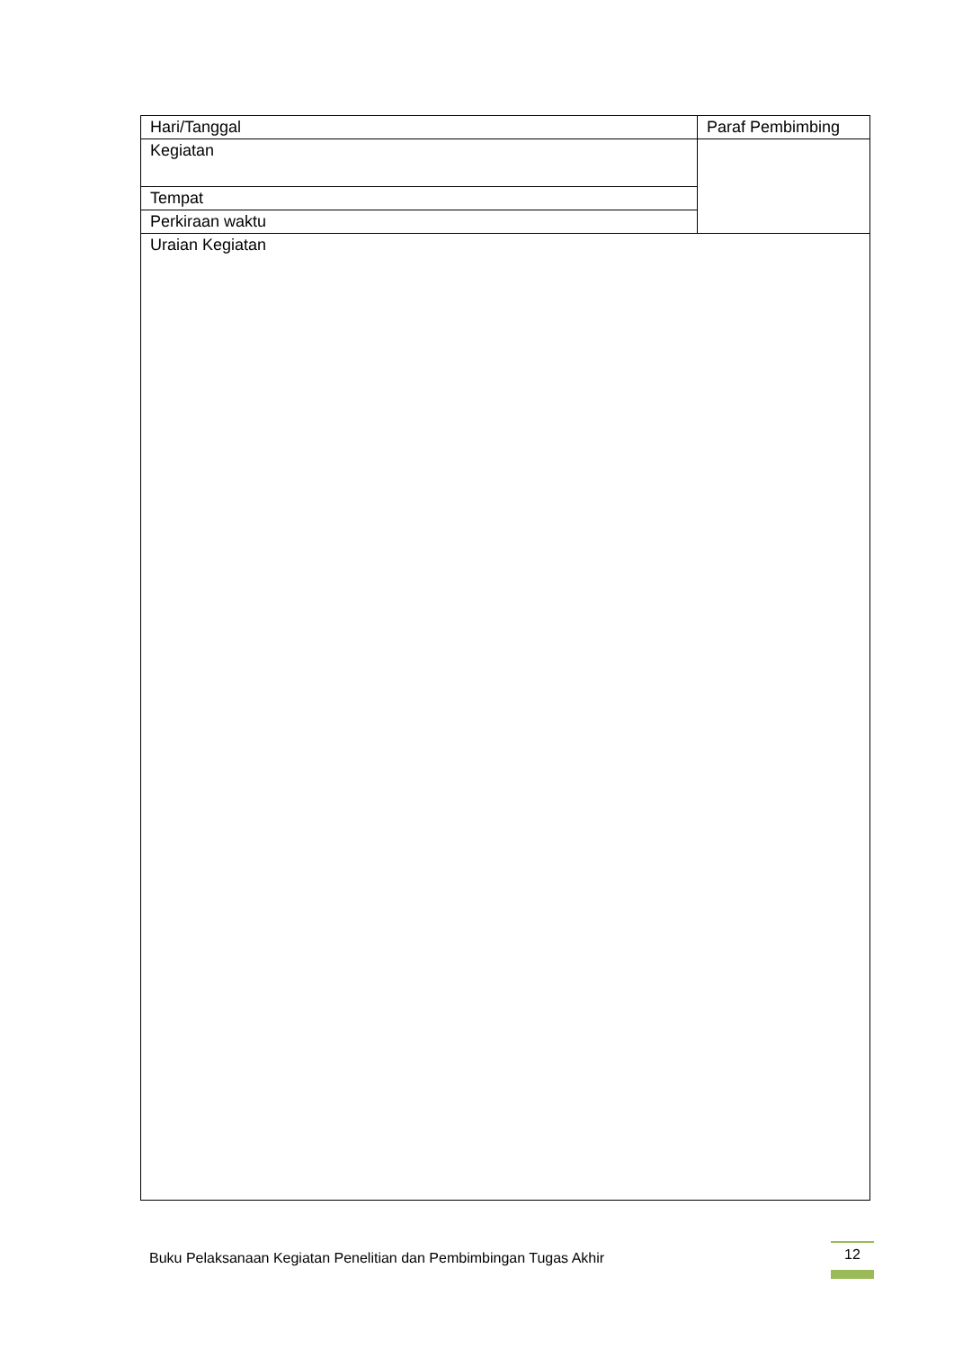| Hari/Tanggal | Paraf Pembimbing |
| Kegiatan | |
| Tempat | |
| Perkiraan waktu | |
| Uraian Kegiatan | |
Buku Pelaksanaan Kegiatan Penelitian dan Pembimbingan Tugas Akhir
12